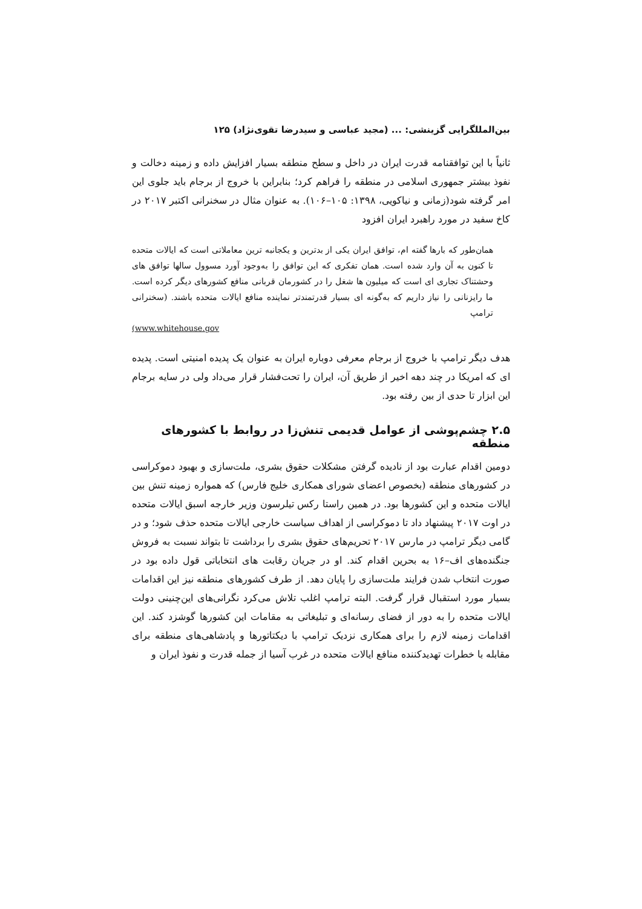بین‌المللگرایی گزینشی: ... (مجید عباسی و سیدرضا تقوی‌نژاد) ۱۲۵
ثانیاً با این توافقنامه قدرت ایران در داخل و سطح منطقه بسیار افزایش داده و زمینه دخالت و نفوذ بیشتر جمهوری اسلامی در منطقه را فراهم کرد؛ بنابراین با خروج از برجام باید جلوی این امر گرفته شود(زمانی و نیاکویی، ۱۳۹۸: ۱۰۵–۱۰۶). به عنوان مثال در سخنرانی اکتبر ۲۰۱۷ در کاخ سفید در مورد راهبرد ایران افزود
همان‌طور که بارها گفته ام، توافق ایران یکی از بدترین و یکجانبه ترین معاملاتی است که ایالات متحده تا کنون به آن وارد شده است. همان تفکری که این توافق را به‌وجود آورد مسوول سالها توافق های وحشتناک تجاری ای است که میلیون ها شغل را در کشورمان قربانی منافع کشورهای دیگر کرده است. ما رایزنانی را نیاز داریم که به‌گونه ای بسیار قدرتمندتر نماینده منافع ایالات متحده باشند. (سخنرانی ترامپ
(www.whitehouse.gov
هدف دیگر ترامپ با خروج از برجام معرفی دوباره ایران به عنوان یک پدیده امنیتی است. پدیده ای که امریکا در چند دهه اخیر از طریق آن، ایران را تحت‌فشار قرار می‌داد ولی در سایه برجام این ابزار تا حدی از بین رفته بود.
۲.۵ چشم‌پوشی از عوامل قدیمی تنش‌زا در روابط با کشورهای منطقه
دومین اقدام عبارت بود از نادیده گرفتن مشکلات حقوق بشری، ملت‌سازی و بهبود دموکراسی در کشورهای منطقه (بخصوص اعضای شورای همکاری خلیج فارس) که همواره زمینه تنش بین ایالات متحده و این کشورها بود. در همین راستا رکس تیلرسون وزیر خارجه اسبق ایالات متحده در اوت ۲۰۱۷ پیشنهاد داد تا دموکراسی از اهداف سیاست خارجی ایالات متحده حذف شود؛ و در گامی دیگر ترامپ در مارس ۲۰۱۷ تحریم‌های حقوق بشری را برداشت تا بتواند نسبت به فروش جنگنده‌های اف–۱۶ به بحرین اقدام کند. او در جریان رقابت های انتخاباتی قول داده بود در صورت انتخاب شدن فرایند ملت‌سازی را پایان دهد. از طرف کشورهای منطقه نیز این اقدامات بسیار مورد استقبال قرار گرفت. البته ترامپ اغلب تلاش می‌کرد نگرانی‌های این‌چنینی دولت ایالات متحده را به دور از فضای رسانه‌ای و تبلیغاتی به مقامات این کشورها گوشزد کند. این اقدامات زمینه لازم را برای همکاری نزدیک ترامپ با دیکتاتورها و پادشاهی‌های منطقه برای مقابله با خطرات تهدیدکننده منافع ایالات متحده در غرب آسیا از جمله قدرت و نفوذ ایران و